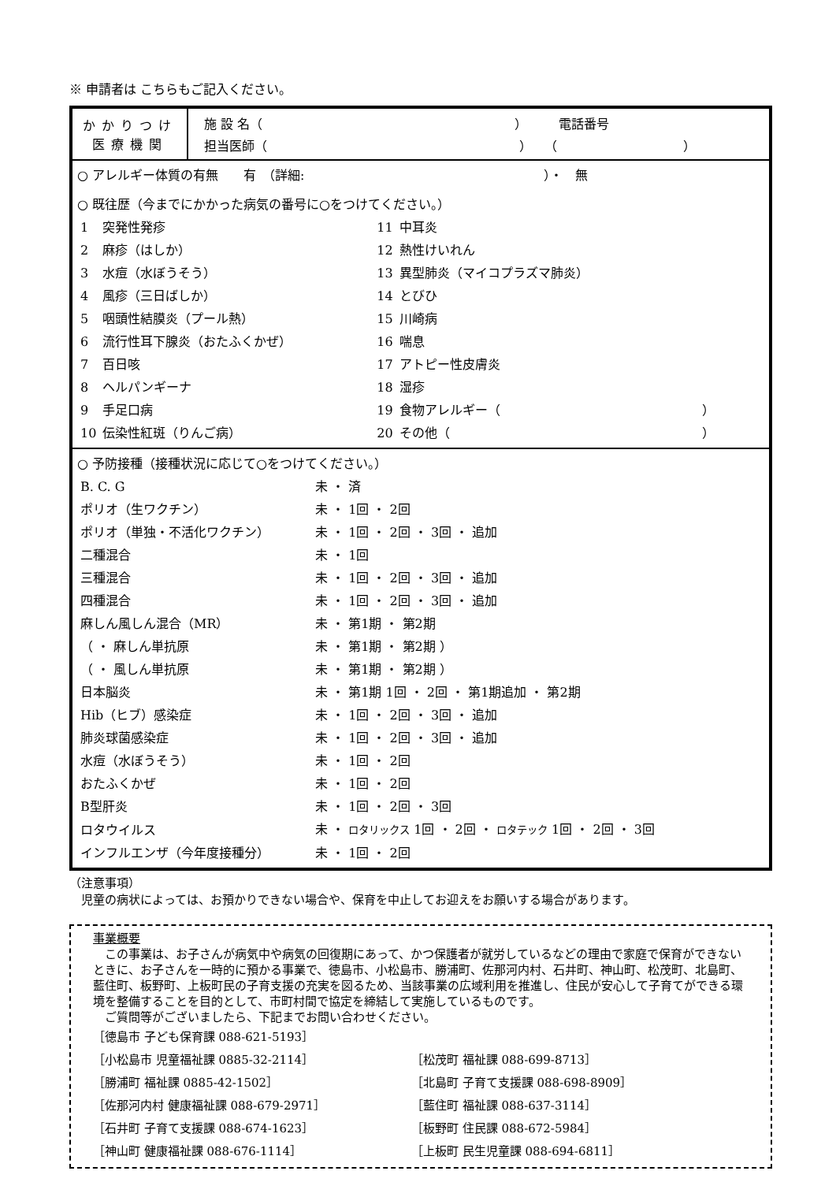※ 申請者は こちらもご記入ください。
かかりつけ
医療機関
施 設 名（　　　　　　　　　　　　　　　　　　　　）　　　電話番号
担当医師（　　　　　　　　　　　　　　　　　　　　）　　（　　　　　　　　　　）
○ アレルギー体質の有無　　有　（詳細:　　　　　　　　　　　　　　　　　　　）・　無
○ 既往歴（今までにかかった病気の番号に○をつけてください。）
| 1 | 突発性発疹 | 11 | 中耳炎 |
| 2 | 麻疹（はしか） | 12 | 熱性けいれん |
| 3 | 水痘（水ぼうそう） | 13 | 異型肺炎（マイコプラズマ肺炎） |
| 4 | 風疹（三日ばしか） | 14 | とびひ |
| 5 | 咽頭性結膜炎（プール熱） | 15 | 川崎病 |
| 6 | 流行性耳下腺炎（おたふくかぜ） | 16 | 喘息 |
| 7 | 百日咳 | 17 | アトピー性皮膚炎 |
| 8 | ヘルパンギーナ | 18 | 湿疹 |
| 9 | 手足口病 | 19 | 食物アレルギー（ ） |
| 10 | 伝染性紅斑（りんご病） | 20 | その他（ ） |
○ 予防接種（接種状況に応じて○をつけてください。）
| B. C. G | 未 ・ 済 |
| ポリオ（生ワクチン） | 未 ・ 1回 ・ 2回 |
| ポリオ（単独・不活化ワクチン） | 未 ・ 1回 ・ 2回 ・ 3回 ・ 追加 |
| 二種混合 | 未 ・ 1回 |
| 三種混合 | 未 ・ 1回 ・ 2回 ・ 3回 ・ 追加 |
| 四種混合 | 未 ・ 1回 ・ 2回 ・ 3回 ・ 追加 |
| 麻しん風しん混合（MR） | 未 ・ 第1期 ・ 第2期 |
| （ ・ 麻しん単抗原 | 未 ・ 第1期 ・ 第2期 ） |
| （ ・ 風しん単抗原 | 未 ・ 第1期 ・ 第2期 ） |
| 日本脳炎 | 未 ・ 第1期 1回 ・ 2回 ・ 第1期追加 ・ 第2期 |
| Hib（ヒブ）感染症 | 未 ・ 1回 ・ 2回 ・ 3回 ・ 追加 |
| 肺炎球菌感染症 | 未 ・ 1回 ・ 2回 ・ 3回 ・ 追加 |
| 水痘（水ぼうそう） | 未 ・ 1回 ・ 2回 |
| おたふくかぜ | 未 ・ 1回 ・ 2回 |
| B型肝炎 | 未 ・ 1回 ・ 2回 ・ 3回 |
| ロタウイルス | 未 ・ ロタリックス 1回 ・ 2回 ・ ロタテック 1回 ・ 2回 ・ 3回 |
| インフルエンザ（今年度接種分） | 未 ・ 1回 ・ 2回 |
（注意事項）
　児童の病状によっては、お預かりできない場合や、保育を中止してお迎えをお願いする場合があります。
事業概要
　この事業は、お子さんが病気中や病気の回復期にあって、かつ保護者が就労しているなどの理由で家庭で保育ができないときに、お子さんを一時的に預かる事業で、徳島市、小松島市、勝浦町、佐那河内村、石井町、神山町、松茂町、北島町、藍住町、板野町、上板町民の子育支援の充実を図るため、当該事業の広域利用を推進し、住民が安心して子育てができる環境を整備することを目的として、市町村間で協定を締結して実施しているものです。
　ご質問等がございましたら、下記までお問い合わせください。
| ［徳島市 子ども保育課 088-621-5193］ | |
| ［小松島市 児童福祉課 0885-32-2114］ | ［松茂町 福祉課 088-699-8713］ |
| ［勝浦町 福祉課 0885-42-1502］ | ［北島町 子育て支援課 088-698-8909］ |
| ［佐那河内村 健康福祉課 088-679-2971］ | ［藍住町 福祉課 088-637-3114］ |
| ［石井町 子育て支援課 088-674-1623］ | ［板野町 住民課 088-672-5984］ |
| ［神山町 健康福祉課 088-676-1114］ | ［上板町 民生児童課 088-694-6811］ |